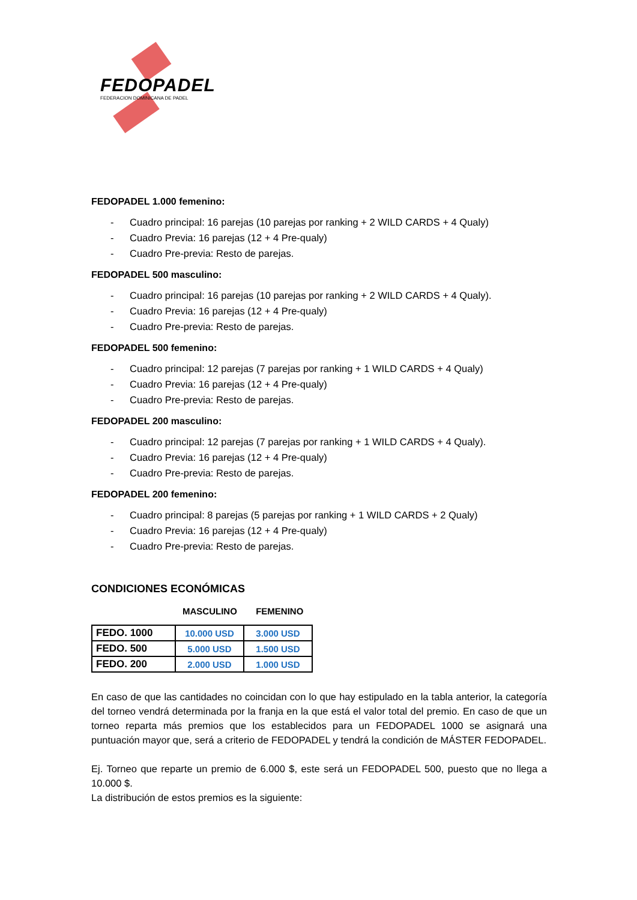FEDOPADEL
FEDERACION DOMINICANA DE PADEL
FEDOPADEL 1.000 femenino:
- Cuadro principal: 16 parejas (10 parejas por ranking + 2 WILD CARDS + 4 Qualy)
- Cuadro Previa: 16 parejas (12 + 4 Pre-qualy)
- Cuadro Pre-previa: Resto de parejas.
FEDOPADEL 500 masculino:
- Cuadro principal: 16 parejas (10 parejas por ranking + 2 WILD CARDS + 4 Qualy).
- Cuadro Previa: 16 parejas (12 + 4 Pre-qualy)
- Cuadro Pre-previa: Resto de parejas.
FEDOPADEL 500 femenino:
- Cuadro principal: 12 parejas (7 parejas por ranking + 1 WILD CARDS + 4 Qualy)
- Cuadro Previa: 16 parejas (12 + 4 Pre-qualy)
- Cuadro Pre-previa: Resto de parejas.
FEDOPADEL 200 masculino:
- Cuadro principal: 12 parejas (7 parejas por ranking + 1 WILD CARDS + 4 Qualy).
- Cuadro Previa: 16 parejas (12 + 4 Pre-qualy)
- Cuadro Pre-previa: Resto de parejas.
FEDOPADEL 200 femenino:
- Cuadro principal: 8 parejas (5 parejas por ranking + 1 WILD CARDS + 2 Qualy)
- Cuadro Previa: 16 parejas (12 + 4 Pre-qualy)
- Cuadro Pre-previa: Resto de parejas.
CONDICIONES ECONÓMICAS
MASCULINO FEMENINO
| FEDO. 1000 | 10.000 USD | 3.000 USD |
| FEDO. 500 | 5.000 USD | 1.500 USD |
| FEDO. 200 | 2.000 USD | 1.000 USD |
En caso de que las cantidades no coincidan con lo que hay estipulado en la tabla anterior, la categoría del torneo vendrá determinada por la franja en la que está el valor total del premio. En caso de que un torneo reparta más premios que los establecidos para un FEDOPADEL 1000 se asignará una puntuación mayor que, será a criterio de FEDOPADEL y tendrá la condición de MÁSTER FEDOPADEL.
Ej. Torneo que reparte un premio de 6.000 $, este será un FEDOPADEL 500, puesto que no llega a 10.000 $.
La distribución de estos premios es la siguiente: